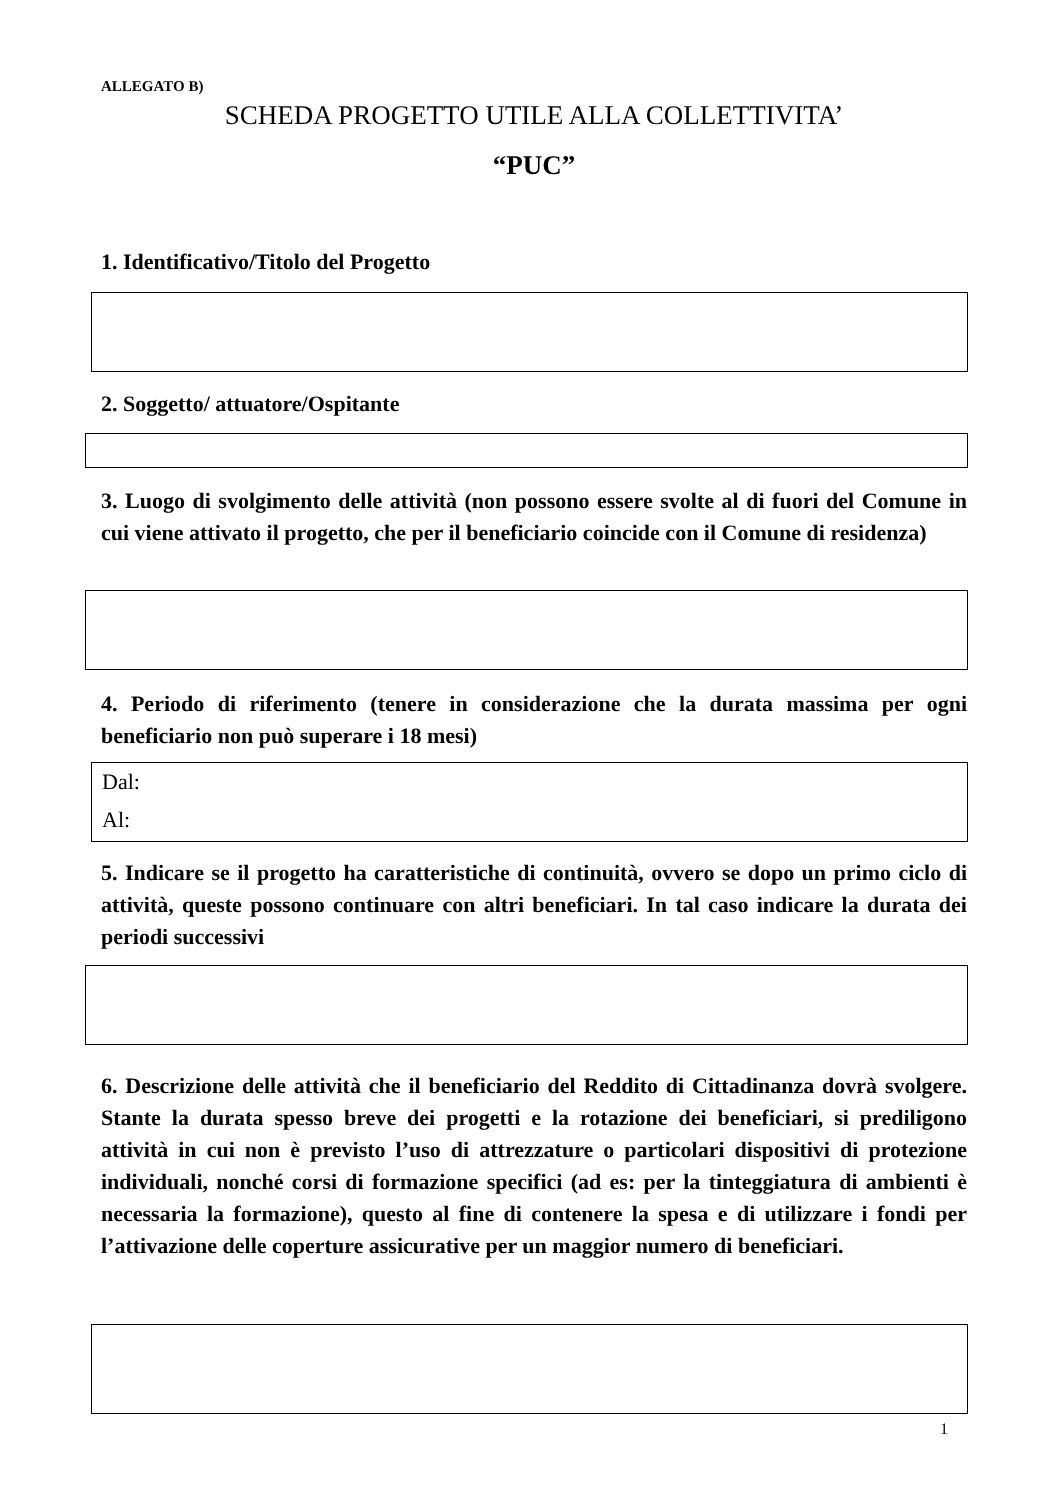ALLEGATO B)
SCHEDA PROGETTO UTILE ALLA COLLETTIVITA’
“PUC”
1. Identificativo/Titolo del Progetto
2. Soggetto/ attuatore/Ospitante
3. Luogo di svolgimento delle attività (non possono essere svolte al di fuori del Comune in cui viene attivato il progetto, che per il beneficiario coincide con il Comune di residenza)
4. Periodo di riferimento (tenere in considerazione che la durata massima per ogni beneficiario non può superare i 18 mesi)
Dal:
Al:
5. Indicare se il progetto ha caratteristiche di continuità, ovvero se dopo un primo ciclo di attività, queste possono continuare con altri beneficiari. In tal caso indicare la durata dei periodi successivi
6. Descrizione delle attività che il beneficiario del Reddito di Cittadinanza dovrà svolgere. Stante la durata spesso breve dei progetti e la rotazione dei beneficiari, si prediligono attività in cui non è previsto l’uso di attrezzature o particolari dispositivi di protezione individuali, nonché corsi di formazione specifici (ad es: per la tinteggiatura di ambienti è necessaria la formazione), questo al fine di contenere la spesa e di utilizzare i fondi per l’attivazione delle coperture assicurative per un maggior numero di beneficiari.
1